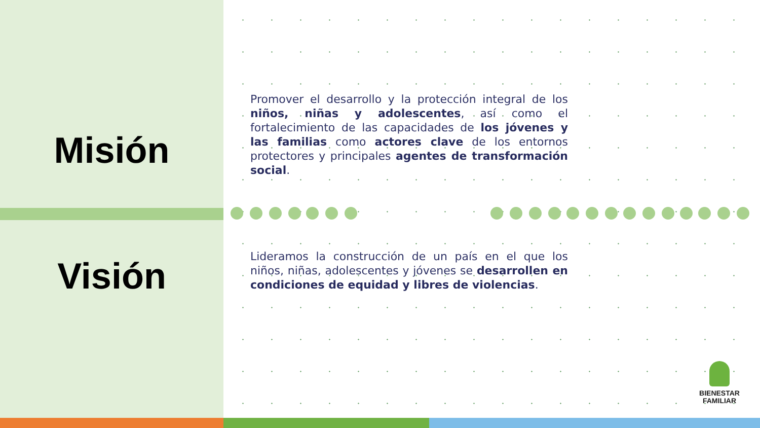Misión
Promover el desarrollo y la protección integral de los niños, niñas y adolescentes, así como el fortalecimiento de las capacidades de los jóvenes y las familias como actores clave de los entornos protectores y principales agentes de transformación social.
Visión
Lideramos la construcción de un país en el que los niños, niñas, adolescentes y jóvenes se desarrollen en condiciones de equidad y libres de violencias.
BIENESTAR
FAMILIAR